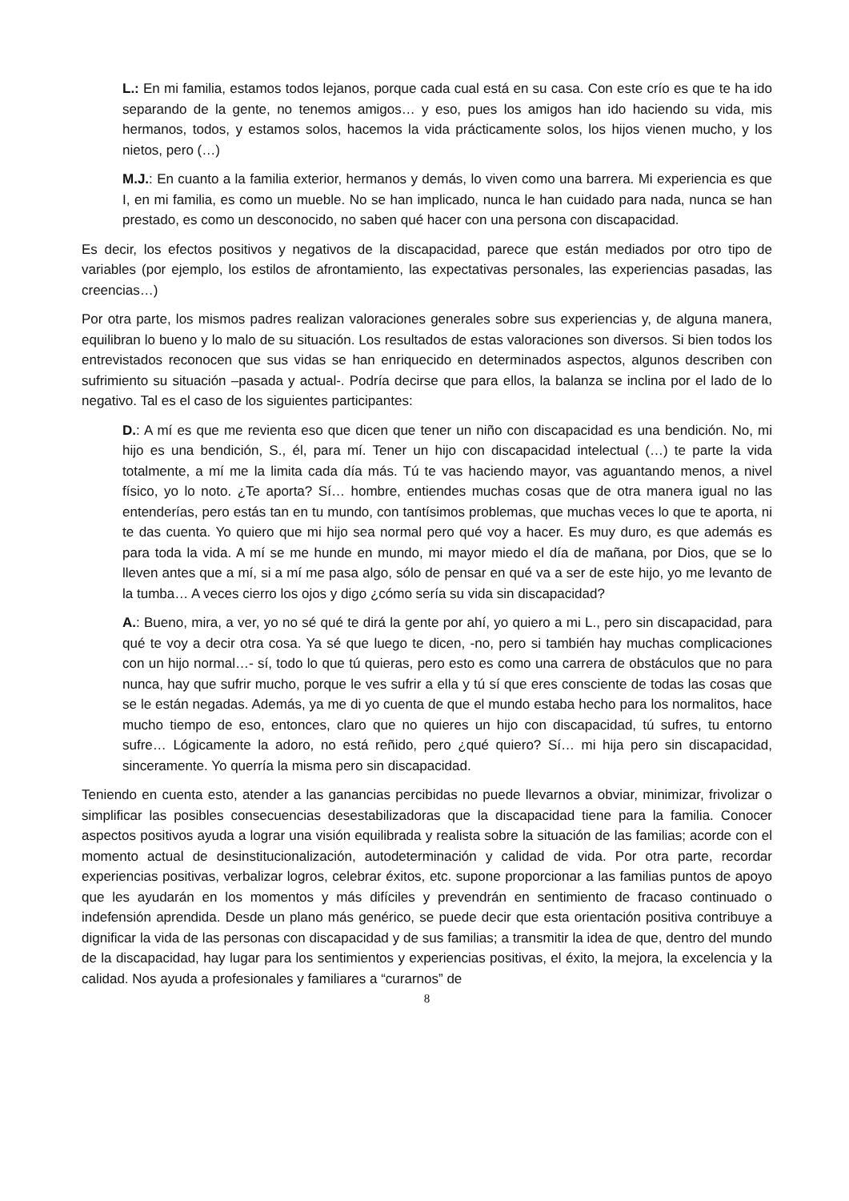L.: En mi familia, estamos todos lejanos, porque cada cual está en su casa. Con este crío es que te ha ido separando de la gente, no tenemos amigos… y eso, pues los amigos han ido haciendo su vida, mis hermanos, todos, y estamos solos, hacemos la vida prácticamente solos, los hijos vienen mucho, y los nietos, pero (…)
M.J.: En cuanto a la familia exterior, hermanos y demás, lo viven como una barrera. Mi experiencia es que I, en mi familia, es como un mueble. No se han implicado, nunca le han cuidado para nada, nunca se han prestado, es como un desconocido, no saben qué hacer con una persona con discapacidad.
Es decir, los efectos positivos y negativos de la discapacidad, parece que están mediados por otro tipo de variables (por ejemplo, los estilos de afrontamiento, las expectativas personales, las experiencias pasadas, las creencias…)
Por otra parte, los mismos padres realizan valoraciones generales sobre sus experiencias y, de alguna manera, equilibran lo bueno y lo malo de su situación. Los resultados de estas valoraciones son diversos. Si bien todos los entrevistados reconocen que sus vidas se han enriquecido en determinados aspectos, algunos describen con sufrimiento su situación –pasada y actual-. Podría decirse que para ellos, la balanza se inclina por el lado de lo negativo. Tal es el caso de los siguientes participantes:
D.: A mí es que me revienta eso que dicen que tener un niño con discapacidad es una bendición. No, mi hijo es una bendición, S., él, para mí. Tener un hijo con discapacidad intelectual (…) te parte la vida totalmente, a mí me la limita cada día más. Tú te vas haciendo mayor, vas aguantando menos, a nivel físico, yo lo noto. ¿Te aporta? Sí… hombre, entiendes muchas cosas que de otra manera igual no las entenderías, pero estás tan en tu mundo, con tantísimos problemas, que muchas veces lo que te aporta, ni te das cuenta. Yo quiero que mi hijo sea normal pero qué voy a hacer. Es muy duro, es que además es para toda la vida. A mí se me hunde en mundo, mi mayor miedo el día de mañana, por Dios, que se lo lleven antes que a mí, si a mí me pasa algo, sólo de pensar en qué va a ser de este hijo, yo me levanto de la tumba… A veces cierro los ojos y digo ¿cómo sería su vida sin discapacidad?
A.: Bueno, mira, a ver, yo no sé qué te dirá la gente por ahí, yo quiero a mi L., pero sin discapacidad, para qué te voy a decir otra cosa. Ya sé que luego te dicen, -no, pero si también hay muchas complicaciones con un hijo normal…- sí, todo lo que tú quieras, pero esto es como una carrera de obstáculos que no para nunca, hay que sufrir mucho, porque le ves sufrir a ella y tú sí que eres consciente de todas las cosas que se le están negadas. Además, ya me di yo cuenta de que el mundo estaba hecho para los normalitos, hace mucho tiempo de eso, entonces, claro que no quieres un hijo con discapacidad, tú sufres, tu entorno sufre… Lógicamente la adoro, no está reñido, pero ¿qué quiero? Sí… mi hija pero sin discapacidad, sinceramente. Yo querría la misma pero sin discapacidad.
Teniendo en cuenta esto, atender a las ganancias percibidas no puede llevarnos a obviar, minimizar, frivolizar o simplificar las posibles consecuencias desestabilizadoras que la discapacidad tiene para la familia. Conocer aspectos positivos ayuda a lograr una visión equilibrada y realista sobre la situación de las familias; acorde con el momento actual de desinstitucionalización, autodeterminación y calidad de vida. Por otra parte, recordar experiencias positivas, verbalizar logros, celebrar éxitos, etc. supone proporcionar a las familias puntos de apoyo que les ayudarán en los momentos y más difíciles y prevendrán en sentimiento de fracaso continuado o indefensión aprendida. Desde un plano más genérico, se puede decir que esta orientación positiva contribuye a dignificar la vida de las personas con discapacidad y de sus familias; a transmitir la idea de que, dentro del mundo de la discapacidad, hay lugar para los sentimientos y experiencias positivas, el éxito, la mejora, la excelencia y la calidad. Nos ayuda a profesionales y familiares a “curarnos” de
8